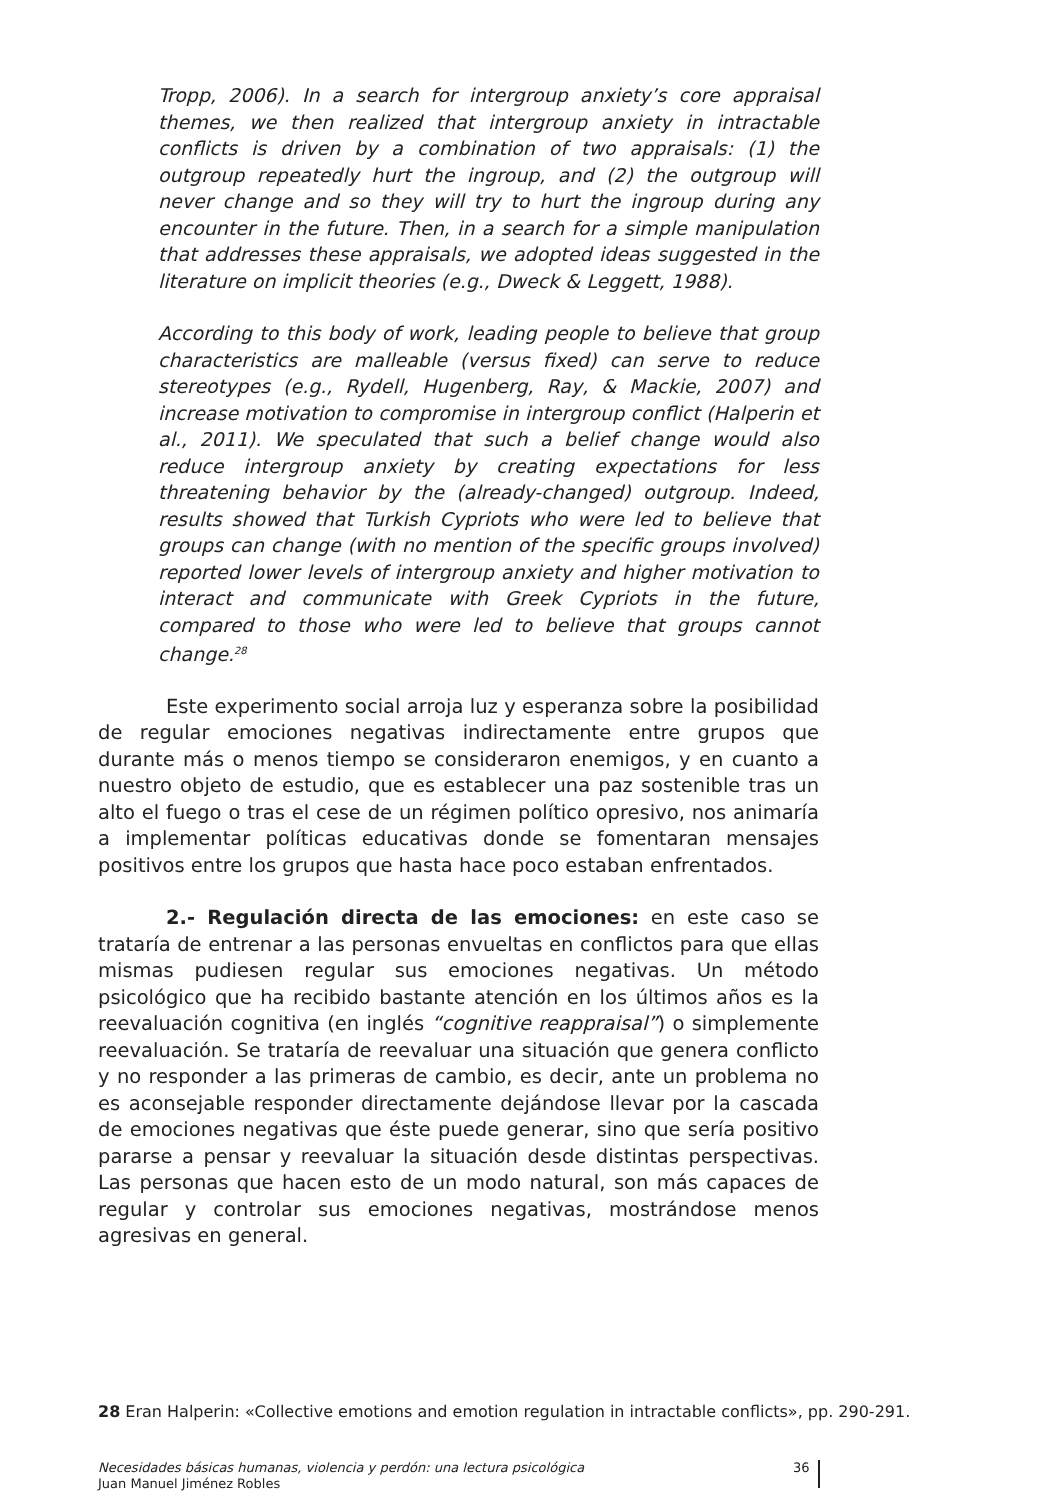Tropp, 2006). In a search for intergroup anxiety’s core appraisal themes, we then realized that intergroup anxiety in intractable conflicts is driven by a combination of two appraisals: (1) the outgroup repeatedly hurt the ingroup, and (2) the outgroup will never change and so they will try to hurt the ingroup during any encounter in the future. Then, in a search for a simple manipulation that addresses these appraisals, we adopted ideas suggested in the literature on implicit theories (e.g., Dweck & Leggett, 1988).
According to this body of work, leading people to believe that group characteristics are malleable (versus fixed) can serve to reduce stereotypes (e.g., Rydell, Hugenberg, Ray, & Mackie, 2007) and increase motivation to compromise in intergroup conflict (Halperin et al., 2011). We speculated that such a belief change would also reduce intergroup anxiety by creating expectations for less threatening behavior by the (already-changed) outgroup. Indeed, results showed that Turkish Cypriots who were led to believe that groups can change (with no mention of the specific groups involved) reported lower levels of intergroup anxiety and higher motivation to interact and communicate with Greek Cypriots in the future, compared to those who were led to believe that groups cannot change.<sup>28</sup>
Este experimento social arroja luz y esperanza sobre la posibilidad de regular emociones negativas indirectamente entre grupos que durante más o menos tiempo se consideraron enemigos, y en cuanto a nuestro objeto de estudio, que es establecer una paz sostenible tras un alto el fuego o tras el cese de un régimen político opresivo, nos animaría a implementar políticas educativas donde se fomentaran mensajes positivos entre los grupos que hasta hace poco estaban enfrentados.
2.- Regulación directa de las emociones: en este caso se trataría de entrenar a las personas envueltas en conflictos para que ellas mismas pudiesen regular sus emociones negativas. Un método psicológico que ha recibido bastante atención en los últimos años es la reevaluación cognitiva (en inglés “cognitive reappraisal”) o simplemente reevaluación. Se trataría de reevaluar una situación que genera conflicto y no responder a las primeras de cambio, es decir, ante un problema no es aconsejable responder directamente dejándose llevar por la cascada de emociones negativas que éste puede generar, sino que sería positivo pararse a pensar y reevaluar la situación desde distintas perspectivas. Las personas que hacen esto de un modo natural, son más capaces de regular y controlar sus emociones negativas, mostrándose menos agresivas en general.
28 Eran Halperin: «Collective emotions and emotion regulation in intractable conflicts», pp. 290-291.
Necesidades básicas humanas, violencia y perdón: una lectura psicológica
Juan Manuel Jiménez Robles
36